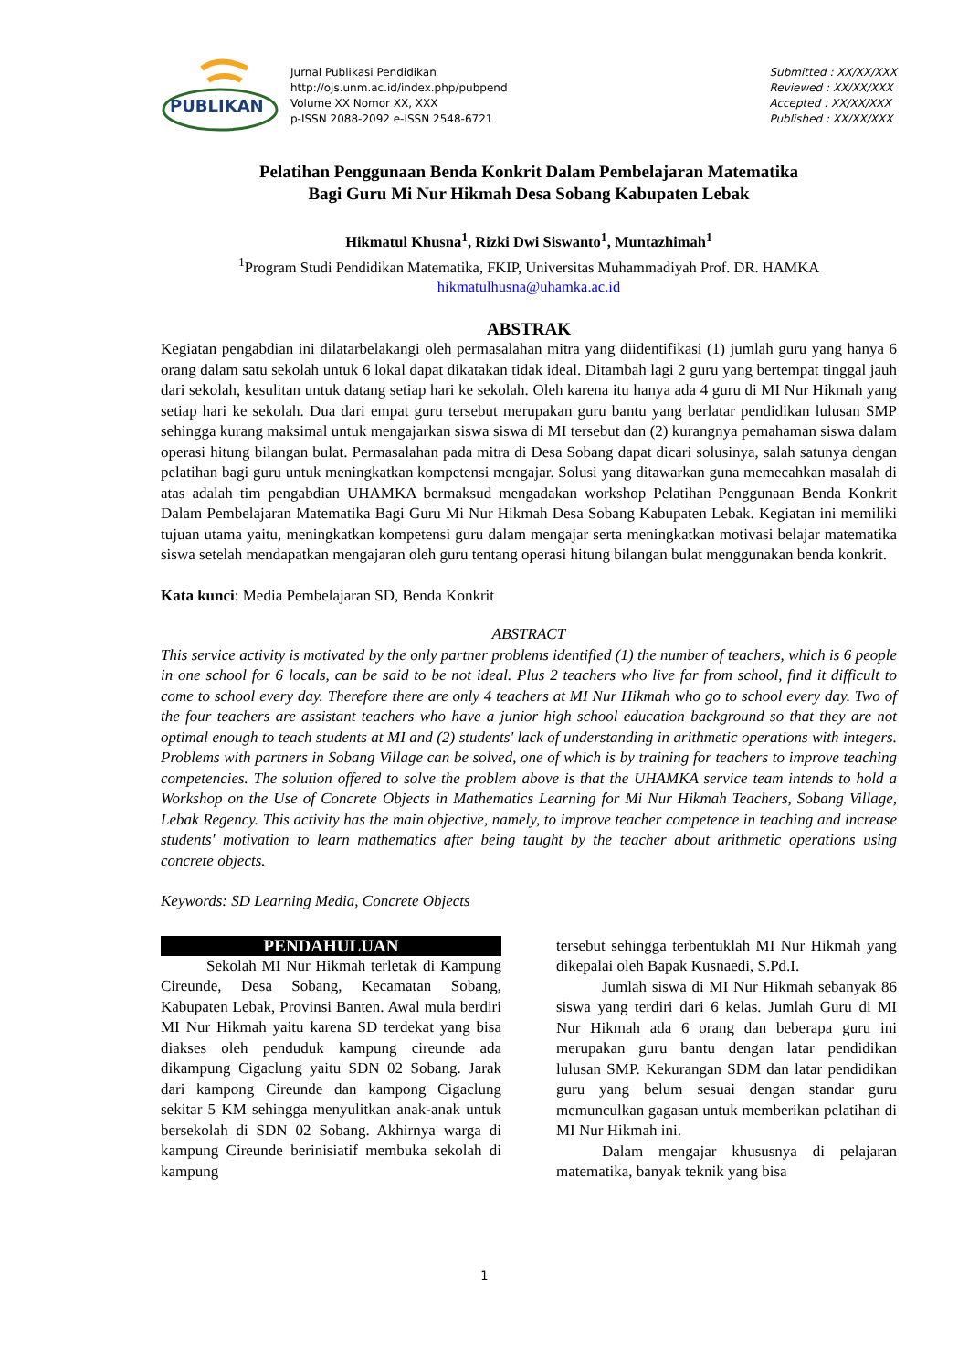PUBLIKAN
Jurnal Publikasi Pendidikan
http://ojs.unm.ac.id/index.php/pubpend
Volume XX Nomor XX, XXX
p-ISSN 2088-2092 e-ISSN 2548-6721
Submitted : XX/XX/XXX
Reviewed : XX/XX/XXX
Accepted : XX/XX/XXX
Published : XX/XX/XXX
Pelatihan Penggunaan Benda Konkrit Dalam Pembelajaran Matematika
Bagi Guru Mi Nur Hikmah Desa Sobang Kabupaten Lebak
Hikmatul Khusna<sup>1</sup>, Rizki Dwi Siswanto<sup>1</sup>, Muntazhimah<sup>1</sup>
<sup>1</sup> Program Studi Pendidikan Matematika, FKIP, Universitas Muhammadiyah Prof. DR. HAMKA
hikmatulhusna@uhamka.ac.id
ABSTRAK
Kegiatan pengabdian ini dilatarbelakangi oleh permasalahan mitra yang diidentifikasi (1) jumlah guru yang hanya 6 orang dalam satu sekolah untuk 6 lokal dapat dikatakan tidak ideal. Ditambah lagi 2 guru yang bertempat tinggal jauh dari sekolah, kesulitan untuk datang setiap hari ke sekolah. Oleh karena itu hanya ada 4 guru di MI Nur Hikmah yang setiap hari ke sekolah. Dua dari empat guru tersebut merupakan guru bantu yang berlatar pendidikan lulusan SMP sehingga kurang maksimal untuk mengajarkan siswa siswa di MI tersebut dan (2) kurangnya pemahaman siswa dalam operasi hitung bilangan bulat. Permasalahan pada mitra di Desa Sobang dapat dicari solusinya, salah satunya dengan pelatihan bagi guru untuk meningkatkan kompetensi mengajar. Solusi yang ditawarkan guna memecahkan masalah di atas adalah tim pengabdian UHAMKA bermaksud mengadakan workshop Pelatihan Penggunaan Benda Konkrit Dalam Pembelajaran Matematika Bagi Guru Mi Nur Hikmah Desa Sobang Kabupaten Lebak. Kegiatan ini memiliki tujuan utama yaitu, meningkatkan kompetensi guru dalam mengajar serta meningkatkan motivasi belajar matematika siswa setelah mendapatkan mengajaran oleh guru tentang operasi hitung bilangan bulat menggunakan benda konkrit.
Kata kunci: Media Pembelajaran SD, Benda Konkrit
ABSTRACT
This service activity is motivated by the only partner problems identified (1) the number of teachers, which is 6 people in one school for 6 locals, can be said to be not ideal. Plus 2 teachers who live far from school, find it difficult to come to school every day. Therefore there are only 4 teachers at MI Nur Hikmah who go to school every day. Two of the four teachers are assistant teachers who have a junior high school education background so that they are not optimal enough to teach students at MI and (2) students' lack of understanding in arithmetic operations with integers. Problems with partners in Sobang Village can be solved, one of which is by training for teachers to improve teaching competencies. The solution offered to solve the problem above is that the UHAMKA service team intends to hold a Workshop on the Use of Concrete Objects in Mathematics Learning for Mi Nur Hikmah Teachers, Sobang Village, Lebak Regency. This activity has the main objective, namely, to improve teacher competence in teaching and increase students' motivation to learn mathematics after being taught by the teacher about arithmetic operations using concrete objects.
Keywords: SD Learning Media, Concrete Objects
PENDAHULUAN
Sekolah MI Nur Hikmah terletak di Kampung Cireunde, Desa Sobang, Kecamatan Sobang, Kabupaten Lebak, Provinsi Banten. Awal mula berdiri MI Nur Hikmah yaitu karena SD terdekat yang bisa diakses oleh penduduk kampung cireunde ada dikampung Cigaclung yaitu SDN 02 Sobang. Jarak dari kampong Cireunde dan kampong Cigaclung sekitar 5 KM sehingga menyulitkan anak-anak untuk bersekolah di SDN 02 Sobang. Akhirnya warga di kampung Cireunde berinisiatif membuka sekolah di kampung
tersebut sehingga terbentuklah MI Nur Hikmah yang dikepalai oleh Bapak Kusnaedi, S.Pd.I.
Jumlah siswa di MI Nur Hikmah sebanyak 86 siswa yang terdiri dari 6 kelas. Jumlah Guru di MI Nur Hikmah ada 6 orang dan beberapa guru ini merupakan guru bantu dengan latar pendidikan lulusan SMP. Kekurangan SDM dan latar pendidikan guru yang belum sesuai dengan standar guru memunculkan gagasan untuk memberikan pelatihan di MI Nur Hikmah ini.
Dalam mengajar khususnya di pelajaran matematika, banyak teknik yang bisa
1